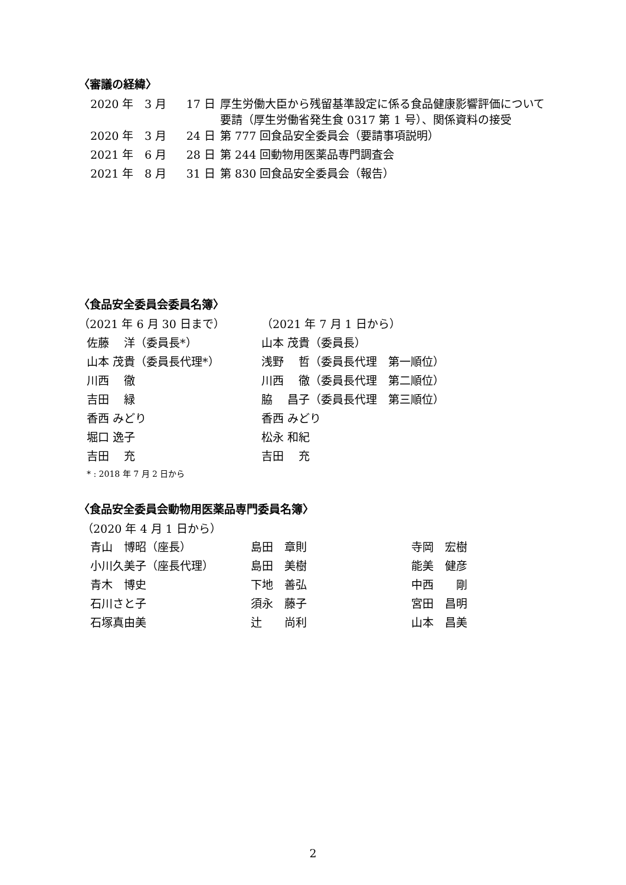〈審議の経緯〉
| 2020 年 | 3 月 | 17 日 | 厚生労働大臣から残留基準設定に係る食品健康影響評価について要請（厚生労働省発生食 0317 第 1 号）、関係資料の接受 |
| 2020 年 | 3 月 | 24 日 | 第 777 回食品安全委員会（要請事項説明） |
| 2021 年 | 6 月 | 28 日 | 第 244 回動物用医薬品専門調査会 |
| 2021 年 | 8 月 | 31 日 | 第 830 回食品安全委員会（報告） |
〈食品安全委員会委員名簿〉
| （2021 年 6 月 30 日まで） | （2021 年 7 月 1 日から） |
| 佐藤 洋（委員長*） | 山本 茂貴（委員長） |
| 山本 茂貴（委員長代理*） | 浅野 哲（委員長代理 第一順位） |
| 川西 徹 | 川西 徹（委員長代理 第二順位） |
| 吉田 緑 | 脇 昌子（委員長代理 第三順位） |
| 香西 みどり | 香西 みどり |
| 堀口 逸子 | 松永 和紀 |
| 吉田 充 | 吉田 充 |
* : 2018 年 7 月 2 日から
〈食品安全委員会動物用医薬品専門委員名簿〉
（2020 年 4 月 1 日から）
| 青山 博昭（座長） | 島田 章則 | 寺岡 宏樹 |
| 小川久美子（座長代理） | 島田 美樹 | 能美 健彦 |
| 青木 博史 | 下地 善弘 | 中西 剛 |
| 石川さと子 | 須永 藤子 | 宮田 昌明 |
| 石塚真由美 | 辻 尚利 | 山本 昌美 |
2